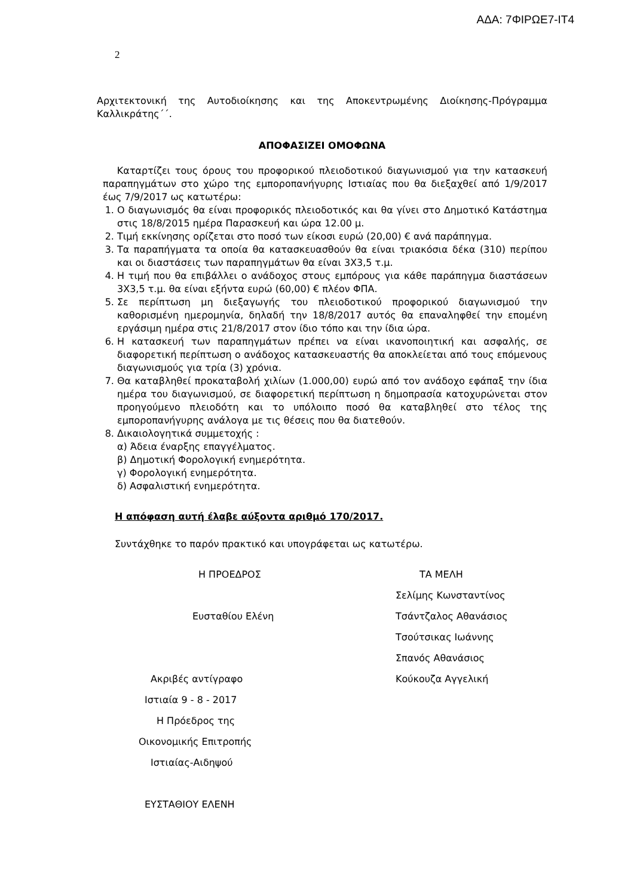ΑΔΑ: 7ΦΙΡΩΕ7-ΙΤ4
2
Αρχιτεκτονική της Αυτοδιοίκησης και της Αποκεντρωμένης Διοίκησης-Πρόγραμμα Καλλικράτης΄΄.
ΑΠΟΦΑΣΙΖΕΙ ΟΜΟΦΩΝΑ
Καταρτίζει τους όρους του προφορικού πλειοδοτικού διαγωνισμού για την κατασκευή παραπηγμάτων στο χώρο της εμποροπανήγυρης Ιστιαίας που θα διεξαχθεί από 1/9/2017 έως 7/9/2017 ως κατωτέρω:
1. Ο διαγωνισμός θα είναι προφορικός πλειοδοτικός και θα γίνει στο Δημοτικό Κατάστημα στις 18/8/2015 ημέρα Παρασκευή και ώρα 12.00 μ.
2. Τιμή εκκίνησης ορίζεται στο ποσό των είκοσι ευρώ (20,00) € ανά παράπηγμα.
3. Τα παραπήγματα τα οποία θα κατασκευασθούν θα είναι τριακόσια δέκα (310) περίπου και οι διαστάσεις των παραπηγμάτων θα είναι 3Χ3,5 τ.μ.
4. Η τιμή που θα επιβάλλει ο ανάδοχος στους εμπόρους για κάθε παράπηγμα διαστάσεων 3Χ3,5 τ.μ. θα είναι εξήντα ευρώ (60,00) € πλέον ΦΠΑ.
5. Σε περίπτωση μη διεξαγωγής του πλειοδοτικού προφορικού διαγωνισμού την καθορισμένη ημερομηνία, δηλαδή την 18/8/2017 αυτός θα επαναληφθεί την επομένη εργάσιμη ημέρα στις 21/8/2017 στον ίδιο τόπο και την ίδια ώρα.
6. Η κατασκευή των παραπηγμάτων πρέπει να είναι ικανοποιητική και ασφαλής, σε διαφορετική περίπτωση ο ανάδοχος κατασκευαστής θα αποκλείεται από τους επόμενους διαγωνισμούς για τρία (3) χρόνια.
7. Θα καταβληθεί προκαταβολή χιλίων (1.000,00) ευρώ από τον ανάδοχο εφάπαξ την ίδια ημέρα του διαγωνισμού, σε διαφορετική περίπτωση η δημοπρασία κατοχυρώνεται στον προηγούμενο πλειοδότη και το υπόλοιπο ποσό θα καταβληθεί στο τέλος της εμποροπανήγυρης ανάλογα με τις θέσεις που θα διατεθούν.
8. Δικαιολογητικά συμμετοχής :
α) Άδεια έναρξης επαγγέλματος.
β) Δημοτική Φορολογική ενημερότητα.
γ) Φορολογική ενημερότητα.
δ) Ασφαλιστική ενημερότητα.
Η απόφαση αυτή έλαβε αύξοντα αριθμό 170/2017.
Συντάχθηκε το παρόν πρακτικό και υπογράφεται ως κατωτέρω.
Η ΠΡΟΕΔΡΟΣ
Ευσταθίου Ελένη
Ακριβές αντίγραφο
Ιστιαία 9 - 8 - 2017
Η Πρόεδρος της
Οικονομικής Επιτροπής
Ιστιαίας-Αιδηψού
ΕΥΣΤΑΘΙΟΥ ΕΛΕΝΗ
ΤΑ ΜΕΛΗ
Σελίμης Κωνσταντίνος
Τσάντζαλος Αθανάσιος
Τσούτσικας Ιωάννης
Σπανός Αθανάσιος
Κούκουζα Αγγελική